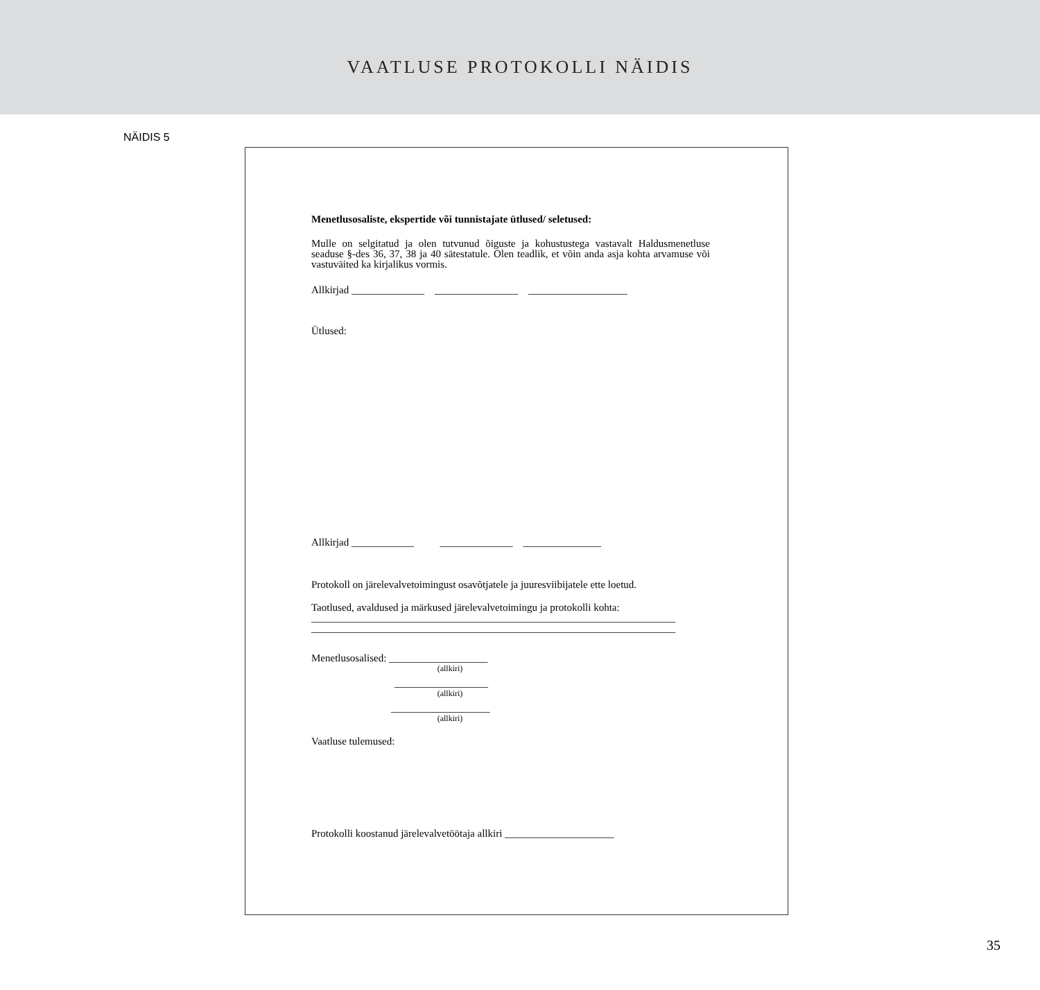VAATLUSE PROTOKOLLI NÄIDIS
NÄIDIS 5
Menetlusosaliste, ekspertide või tunnistajate ütlused/ seletused:
Mulle on selgitatud ja olen tutvunud õiguste ja kohustustega vastavalt Haldusmenetluse seaduse §-des 36, 37, 38 ja 40 sätestatule. Olen teadlik, et võin anda asja kohta arvamuse või vastuväited ka kirjalikus vormis.
Allkirjad ______________ ________________ ___________________
Ütlused:
Allkirjad ____________ ______________ _______________
Protokoll on järelevalvetoimingust osavõtjatele ja juuresviibijatele ette loetud.
Taotlused, avaldused ja märkused järelevalvetoimingu ja protokolli kohta:
______________________________________________________________________
______________________________________________________________________
Menetlusosalised: ___________________
(allkiri)
__________________
(allkiri)
___________________
(allkiri)
Vaatluse tulemused:
Protokolli koostanud järelevalvetöötaja allkiri _____________________
35